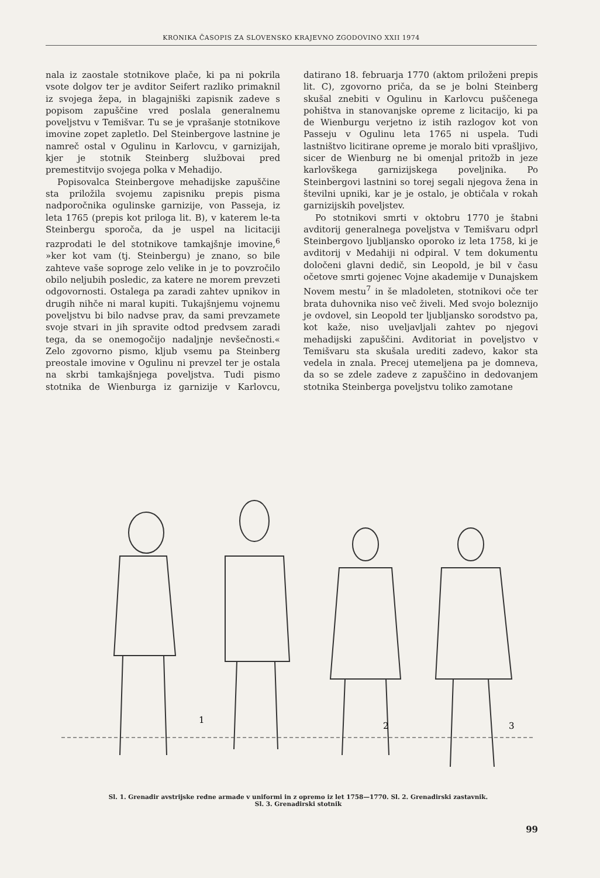KRONIKA ČASOPIS ZA SLOVENSKO KRAJEVNO ZGODOVINO XXII 1974
nala iz zaostale stotnikove plače, ki pa ni pokrila vsote dolgov ter je avditor Seifert razliko primaknil iz svojega žepa, in blagajniški zapisnik zadeve s popisom zapuščine vred poslala generalnemu poveljstvu v Temišvar. Tu se je vprašanje stotnikove imovine zopet zapletlo. Del Steinbergove lastnine je namreč ostal v Ogulinu in Karlovcu, v garnizijah, kjer je stotnik Steinberg službovai pred premestitvijo svojega polka v Mehadijo.
Popisovalca Steinbergove mehadijske zapuščine sta priložila svojemu zapisniku prepis pisma nadporočnika ogulinske garnizije, von Passeja, iz leta 1765 (prepis kot priloga lit. B), v katerem le-ta Steinbergu sporoča, da je uspel na licitaciji razprodati le del stotnikove tamkajšnje imovine,<sup>6</sup> »ker kot vam (tj. Steinbergu) je znano, so bile zahteve vaše soproge zelo velike in je to povzročilo obilo neljubih posledic, za katere ne morem prevzeti odgovornosti. Ostalega pa zaradi zahtev upnikov in drugih nihče ni maral kupiti. Tukajšnjemu vojnemu poveljstvu bi bilo nadvse prav, da sami prevzamete svoje stvari in jih spravite odtod predvsem zaradi tega, da se onemogočijo nadaljnje nevšečnosti.« Zelo zgovorno pismo, kljub vsemu pa Steinberg preostale imovine v Ogulinu ni prevzel ter je ostala na skrbi tamkajšnjega poveljstva. Tudi pismo stotnika de Wienburga iz garnizije v Karlovcu, datirano 18. februarja 1770 (aktom priloženi prepis lit. C), zgovorno priča, da se je bolni Steinberg skušal znebiti v Ogulinu in Karlovcu puščenega pohištva in stanovanjske opreme z licitacijo, ki pa de Wienburgu verjetno iz istih razlogov kot von Passeju v Ogulinu leta 1765 ni uspela. Tudi lastništvo licitirane opreme je moralo biti vprašljivo, sicer de Wienburg ne bi omenjal pritožb in jeze karlovškega garnizijskega poveljnika. Po Steinbergovi lastnini so torej segali njegova žena in številni upniki, kar je je ostalo, je obtičala v rokah garnizijskih poveljstev.
Po stotnikovi smrti v oktobru 1770 je štabni avditorij generalnega poveljstva v Temišvaru odprl Steinbergovo ljubljansko oporoko iz leta 1758, ki je avditorij v Medahiji ni odpiral. V tem dokumentu določeni glavni dedič, sin Leopold, je bil v času očetove smrti gojenec Vojne akademije v Dunajskem Novem mestu<sup>7</sup> in še mladoleten, stotnikovi oče ter brata duhovnika niso več živeli. Med svojo boleznijo je ovdovel, sin Leopold ter ljubljansko sorodstvo pa, kot kaže, niso uveljavljali zahtev po njegovi mehadijski zapuščini. Avditoriat in poveljstvo v Temišvaru sta skušala urediti zadevo, kakor sta vedela in znala. Precej utemeljena pa je domneva, da so se zdele zadeve z zapuščino in dedovanjem stotnika Steinberga poveljstvu toliko zamotane
1
2
3
Sl. 1. Grenadir avstrijske redne armade v uniformi in z opremo iz let 1758—1770. Sl. 2. Grenadirski zastavnik.
Sl. 3. Grenadirski stotnik
99